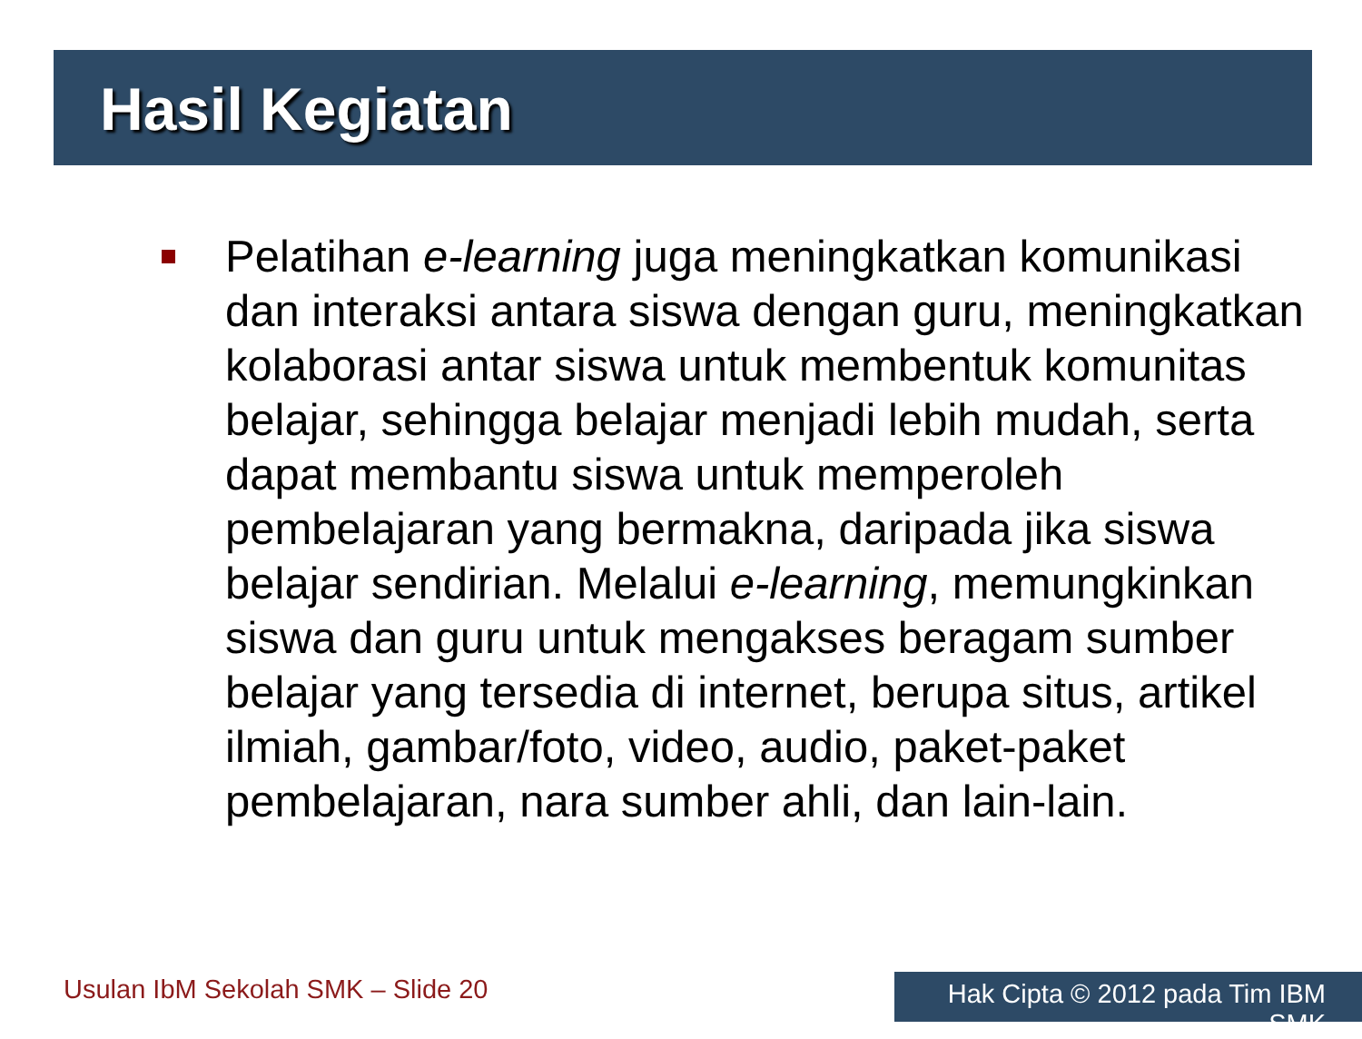Hasil Kegiatan
Pelatihan e-learning juga meningkatkan komunikasi dan interaksi antara siswa dengan guru, meningkatkan kolaborasi antar siswa untuk membentuk komunitas belajar, sehingga belajar menjadi lebih mudah, serta dapat membantu siswa untuk memperoleh pembelajaran yang bermakna, daripada jika siswa belajar sendirian. Melalui e-learning, memungkinkan siswa dan guru untuk mengakses beragam sumber belajar yang tersedia di internet, berupa situs, artikel ilmiah, gambar/foto, video, audio, paket-paket pembelajaran, nara sumber ahli, dan lain-lain.
Usulan IbM Sekolah SMK – Slide 20
Hak Cipta © 2012 pada Tim IBM SMK